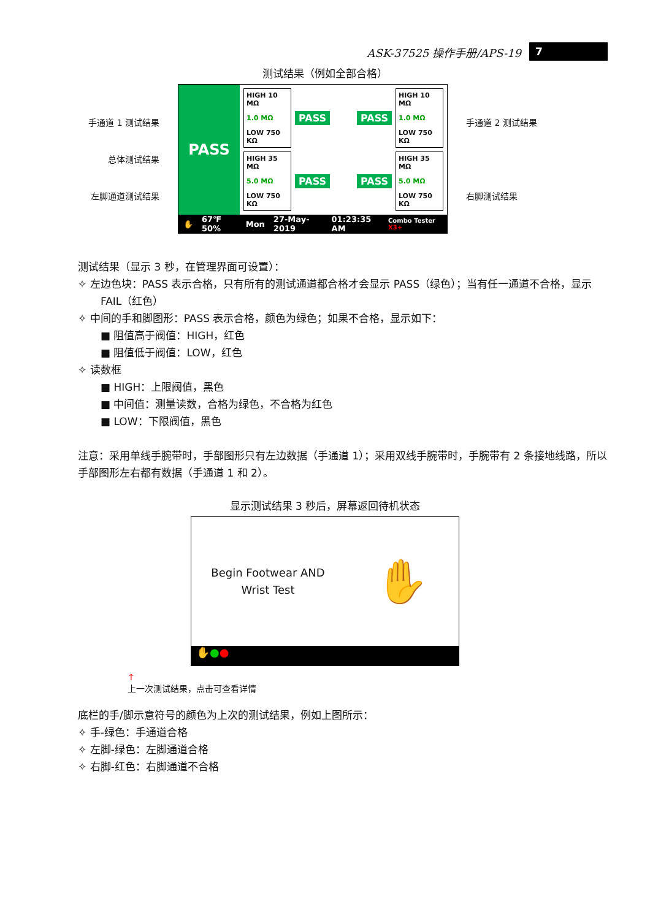ASK-37525 操作手册/APS-19 7
测试结果（例如全部合格）
手通道 1 测试结果
总体测试结果
左脚通道测试结果
PASS
HIGH 10 MΩ
1.0 MΩ
LOW 750 KΩ
PASS PASS
HIGH 10 MΩ
1.0 MΩ
LOW 750 KΩ
HIGH 35 MΩ
5.0 MΩ
LOW 750 KΩ
PASS PASS
HIGH 35 MΩ
5.0 MΩ
LOW 750 KΩ
✋ 67℉ 50% Mon 27-May-2019 01:23:35 AM Combo Tester X3+
手通道 2 测试结果
右脚测试结果
测试结果（显示 3 秒，在管理界面可设置）：
✧ 左边色块：PASS 表示合格，只有所有的测试通道都合格才会显示 PASS（绿色）；当有任一通道不合格，显示 FAIL（红色）
✧ 中间的手和脚图形：PASS 表示合格，颜色为绿色；如果不合格，显示如下：
■ 阻值高于阀值：HIGH，红色
■ 阻值低于阀值：LOW，红色
✧ 读数框
■ HIGH：上限阀值，黑色
■ 中间值：测量读数，合格为绿色，不合格为红色
■ LOW：下限阀值，黑色
注意：采用单线手腕带时，手部图形只有左边数据（手通道 1）；采用双线手腕带时，手腕带有 2 条接地线路，所以手部图形左右都有数据（手通道 1 和 2）。
显示测试结果 3 秒后，屏幕返回待机状态
Begin Footwear AND
Wrist Test
✋
✋●●
↑
上一次测试结果，点击可查看详情
底栏的手/脚示意符号的颜色为上次的测试结果，例如上图所示：
✧ 手-绿色：手通道合格
✧ 左脚-绿色：左脚通道合格
✧ 右脚-红色：右脚通道不合格